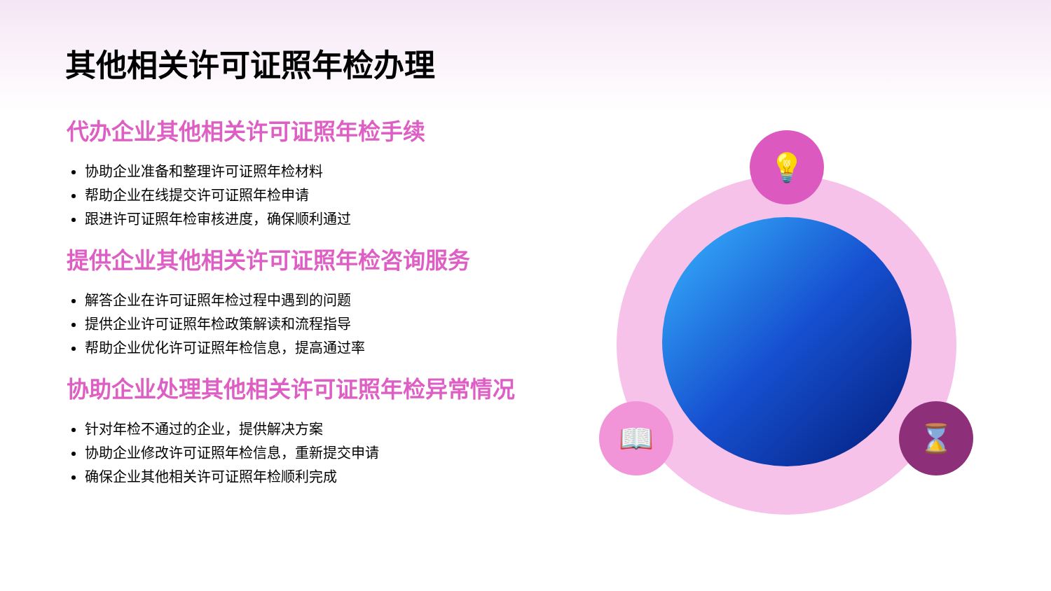其他相关许可证照年检办理
代办企业其他相关许可证照年检手续
协助企业准备和整理许可证照年检材料
帮助企业在线提交许可证照年检申请
跟进许可证照年检审核进度，确保顺利通过
提供企业其他相关许可证照年检咨询服务
解答企业在许可证照年检过程中遇到的问题
提供企业许可证照年检政策解读和流程指导
帮助企业优化许可证照年检信息，提高通过率
协助企业处理其他相关许可证照年检异常情况
针对年检不通过的企业，提供解决方案
协助企业修改许可证照年检信息，重新提交申请
确保企业其他相关许可证照年检顺利完成
💡
📖 ⌛